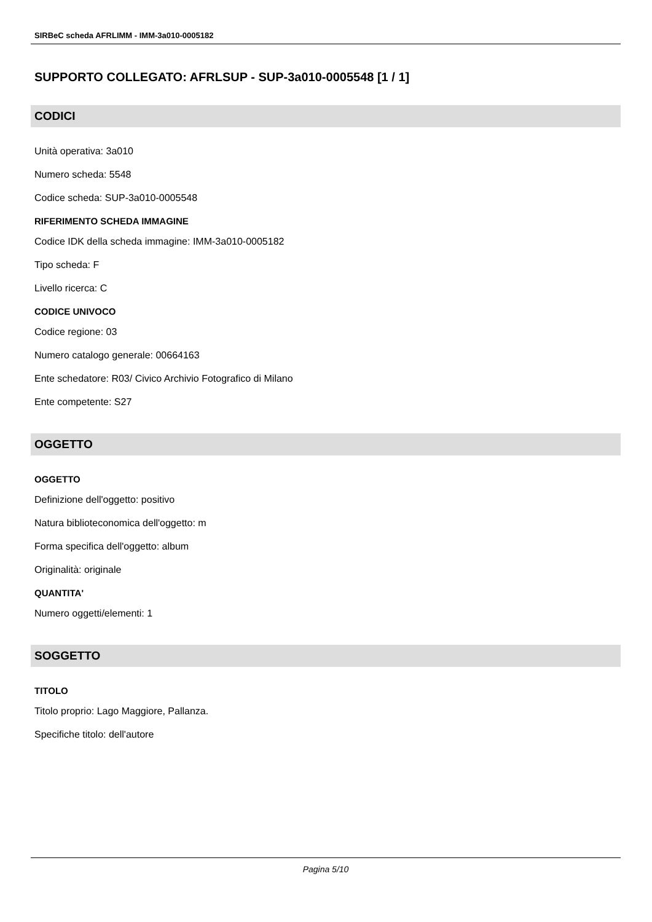SIRBeC scheda AFRLIMM - IMM-3a010-0005182
SUPPORTO COLLEGATO: AFRLSUP - SUP-3a010-0005548 [1 / 1]
CODICI
Unità operativa: 3a010
Numero scheda: 5548
Codice scheda: SUP-3a010-0005548
RIFERIMENTO SCHEDA IMMAGINE
Codice IDK della scheda immagine: IMM-3a010-0005182
Tipo scheda: F
Livello ricerca: C
CODICE UNIVOCO
Codice regione: 03
Numero catalogo generale: 00664163
Ente schedatore: R03/ Civico Archivio Fotografico di Milano
Ente competente: S27
OGGETTO
OGGETTO
Definizione dell'oggetto: positivo
Natura biblioteconomica dell'oggetto: m
Forma specifica dell'oggetto: album
Originalità: originale
QUANTITA'
Numero oggetti/elementi: 1
SOGGETTO
TITOLO
Titolo proprio: Lago Maggiore, Pallanza.
Specifiche titolo: dell'autore
Pagina 5/10